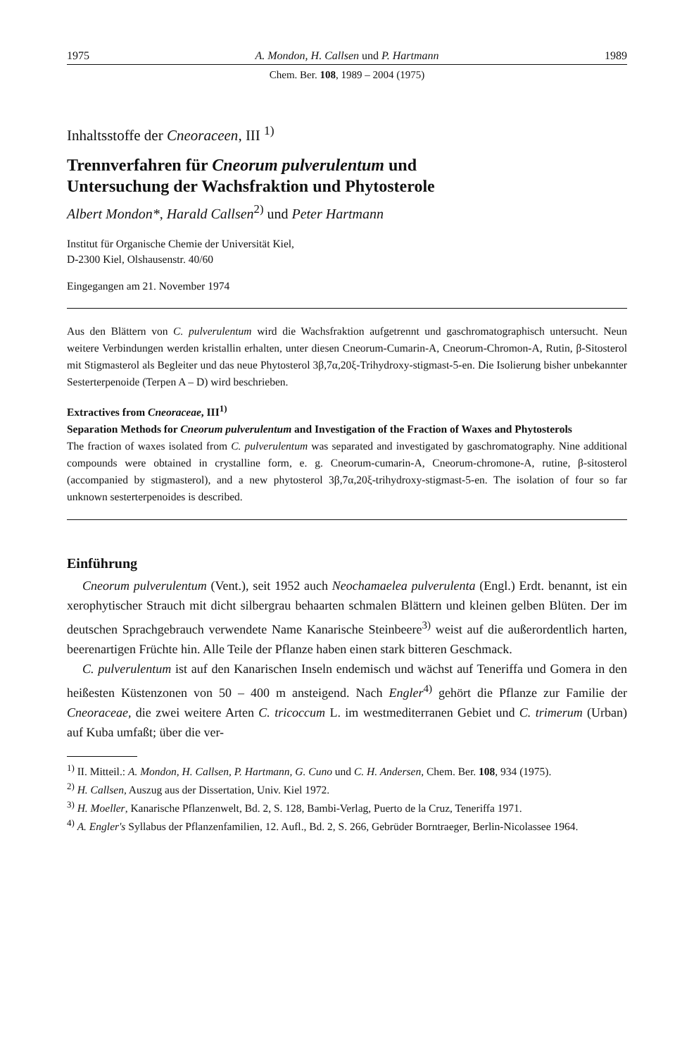1975 A. Mondon, H. Callsen und P. Hartmann 1989
Chem. Ber. 108, 1989 – 2004 (1975)
Inhaltsstoffe der Cneoraceen, III <sup>1)</sup>
Trennverfahren für Cneorum pulverulentum und
Untersuchung der Wachsfraktion und Phytosterole
Albert Mondon*, Harald Callsen<sup>2)</sup> und Peter Hartmann
Institut für Organische Chemie der Universität Kiel,
D-2300 Kiel, Olshausenstr. 40/60
Eingegangen am 21. November 1974
Aus den Blättern von C. pulverulentum wird die Wachsfraktion aufgetrennt und gaschromatographisch untersucht. Neun weitere Verbindungen werden kristallin erhalten, unter diesen Cneorum-Cumarin-A, Cneorum-Chromon-A, Rutin, β-Sitosterol mit Stigmasterol als Begleiter und das neue Phytosterol 3β,7α,20ξ-Trihydroxy-stigmast-5-en. Die Isolierung bisher unbekannter Sesterterpenoide (Terpen A – D) wird beschrieben.
Extractives from Cneoraceae, III<sup>1)</sup>
Separation Methods for Cneorum pulverulentum and Investigation of the Fraction of Waxes and Phytosterols
The fraction of waxes isolated from C. pulverulentum was separated and investigated by gaschromatography. Nine additional compounds were obtained in crystalline form, e. g. Cneorum-cumarin-A, Cneorum-chromone-A, rutine, β-sitosterol (accompanied by stigmasterol), and a new phytosterol 3β,7α,20ξ-trihydroxy-stigmast-5-en. The isolation of four so far unknown sesterterpenoides is described.
Einführung
Cneorum pulverulentum (Vent.), seit 1952 auch Neochamaelea pulverulenta (Engl.) Erdt. benannt, ist ein xerophytischer Strauch mit dicht silbergrau behaarten schmalen Blättern und kleinen gelben Blüten. Der im deutschen Sprachgebrauch verwendete Name Kanarische Steinbeere<sup>3)</sup> weist auf die außerordentlich harten, beerenartigen Früchte hin. Alle Teile der Pflanze haben einen stark bitteren Geschmack.
C. pulverulentum ist auf den Kanarischen Inseln endemisch und wächst auf Teneriffa und Gomera in den heißesten Küstenzonen von 50 – 400 m ansteigend. Nach Engler<sup>4)</sup> gehört die Pflanze zur Familie der Cneoraceae, die zwei weitere Arten C. tricoccum L. im westmediterranen Gebiet und C. trimerum (Urban) auf Kuba umfaßt; über die ver-
<sup>1)</sup> II. Mitteil.: A. Mondon, H. Callsen, P. Hartmann, G. Cuno und C. H. Andersen, Chem. Ber. 108, 934 (1975).
<sup>2)</sup> H. Callsen, Auszug aus der Dissertation, Univ. Kiel 1972.
<sup>3)</sup> H. Moeller, Kanarische Pflanzenwelt, Bd. 2, S. 128, Bambi-Verlag, Puerto de la Cruz, Teneriffa 1971.
<sup>4)</sup> A. Engler's Syllabus der Pflanzenfamilien, 12. Aufl., Bd. 2, S. 266, Gebrüder Borntraeger, Berlin-Nicolassee 1964.